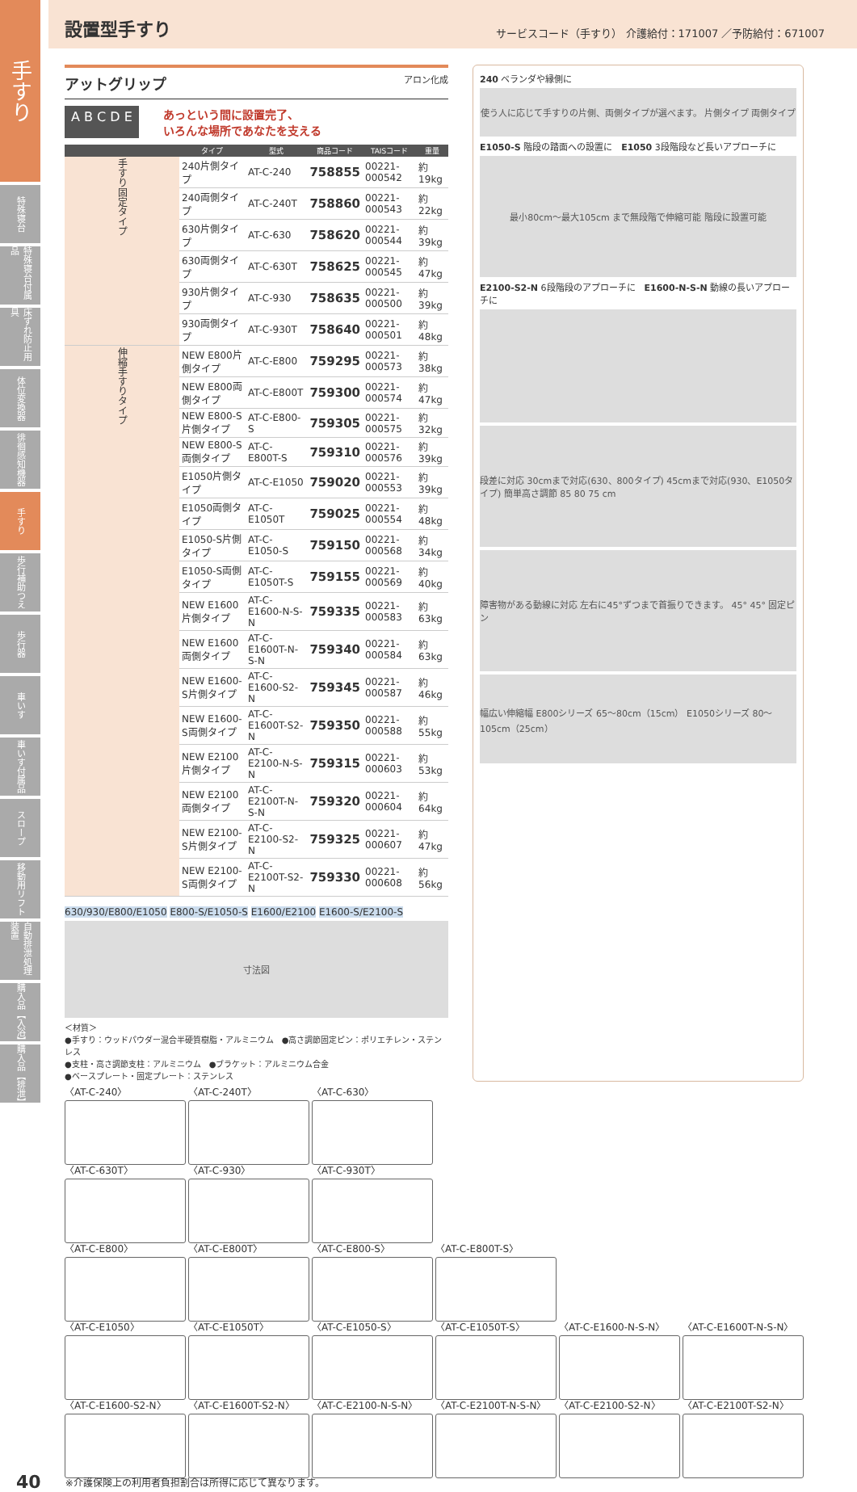手すり
特殊寝台
特殊寝台付属品
床ずれ防止用具
体位変換器
徘徊感知機器
手すり
歩行補助つえ
歩行器
車いす
車いす付属品
スロープ
移動用リフト
自動排泄処理装置
購入品【入浴】
購入品【排泄】
設置型手すり
サービスコード（手すり） 介護給付：171007 ／予防給付：671007
アットグリップ アロン化成
A B C D E
あっという間に設置完了、
いろんな場所であなたを支える
| | タイプ | 型式 | 商品コード | TAISコード | 重量 |
| --- | --- | --- | --- | --- | --- |
| 手すり固定タイプ | 240片側タイプ | AT-C-240 | 758855 | 00221-000542 | 約19kg |
| | 240両側タイプ | AT-C-240T | 758860 | 00221-000543 | 約22kg |
| | 630片側タイプ | AT-C-630 | 758620 | 00221-000544 | 約39kg |
| | 630両側タイプ | AT-C-630T | 758625 | 00221-000545 | 約47kg |
| | 930片側タイプ | AT-C-930 | 758635 | 00221-000500 | 約39kg |
| | 930両側タイプ | AT-C-930T | 758640 | 00221-000501 | 約48kg |
| 伸縮手すりタイプ | NEW E800片側タイプ | AT-C-E800 | 759295 | 00221-000573 | 約38kg |
| | NEW E800両側タイプ | AT-C-E800T | 759300 | 00221-000574 | 約47kg |
| | NEW E800-S片側タイプ | AT-C-E800-S | 759305 | 00221-000575 | 約32kg |
| | NEW E800-S両側タイプ | AT-C-E800T-S | 759310 | 00221-000576 | 約39kg |
| | E1050片側タイプ | AT-C-E1050 | 759020 | 00221-000553 | 約39kg |
| | E1050両側タイプ | AT-C-E1050T | 759025 | 00221-000554 | 約48kg |
| | E1050-S片側タイプ | AT-C-E1050-S | 759150 | 00221-000568 | 約34kg |
| | E1050-S両側タイプ | AT-C-E1050T-S | 759155 | 00221-000569 | 約40kg |
| | NEW E1600片側タイプ | AT-C-E1600-N-S-N | 759335 | 00221-000583 | 約63kg |
| | NEW E1600両側タイプ | AT-C-E1600T-N-S-N | 759340 | 00221-000584 | 約63kg |
| | NEW E1600-S片側タイプ | AT-C-E1600-S2-N | 759345 | 00221-000587 | 約46kg |
| | NEW E1600-S両側タイプ | AT-C-E1600T-S2-N | 759350 | 00221-000588 | 約55kg |
| | NEW E2100片側タイプ | AT-C-E2100-N-S-N | 759315 | 00221-000603 | 約53kg |
| | NEW E2100両側タイプ | AT-C-E2100T-N-S-N | 759320 | 00221-000604 | 約64kg |
| | NEW E2100-S片側タイプ | AT-C-E2100-S2-N | 759325 | 00221-000607 | 約47kg |
| | NEW E2100-S両側タイプ | AT-C-E2100T-S2-N | 759330 | 00221-000608 | 約56kg |
630/930/E800/E1050 E800-S/E1050-S E1600/E2100 E1600-S/E2100-S
寸法図
＜材質＞
●手すり：ウッドパウダー混合半硬質樹脂・アルミニウム　●高さ調節固定ピン：ポリエチレン・ステンレス
●支柱・高さ調節支柱：アルミニウム　●ブラケット：アルミニウム合金
●ベースプレート・固定プレート：ステンレス
240 ベランダや縁側に
使う人に応じて手すりの片側、両側タイプが選べます。 片側タイプ 両側タイプ
E1050-S 階段の踏面への設置に　E1050 3段階段など長いアプローチに
最小80cm～最大105cm まで無段階で伸縮可能 階段に設置可能
E2100-S2-N 6段階段のアプローチに　E1600-N-S-N 動線の長いアプローチに
段差に対応 30cmまで対応(630、800タイプ) 45cmまで対応(930、E1050タイプ) 簡単高さ調節 85 80 75 cm
障害物がある動線に対応 左右に45°ずつまで首振りできます。 45° 45° 固定ピン
幅広い伸縮幅 E800シリーズ 65～80cm（15cm） E1050シリーズ 80～105cm（25cm）
〈AT-C-240〉
〈AT-C-240T〉
〈AT-C-630〉
〈AT-C-630T〉
〈AT-C-930〉
〈AT-C-930T〉
〈AT-C-E800〉
〈AT-C-E800T〉
〈AT-C-E800-S〉
〈AT-C-E800T-S〉
〈AT-C-E1050〉
〈AT-C-E1050T〉
〈AT-C-E1050-S〉
〈AT-C-E1050T-S〉
〈AT-C-E1600-N-S-N〉
〈AT-C-E1600T-N-S-N〉
〈AT-C-E1600-S2-N〉
〈AT-C-E1600T-S2-N〉
〈AT-C-E2100-N-S-N〉
〈AT-C-E2100T-N-S-N〉
〈AT-C-E2100-S2-N〉
〈AT-C-E2100T-S2-N〉
40 ※介護保険上の利用者負担割合は所得に応じて異なります。